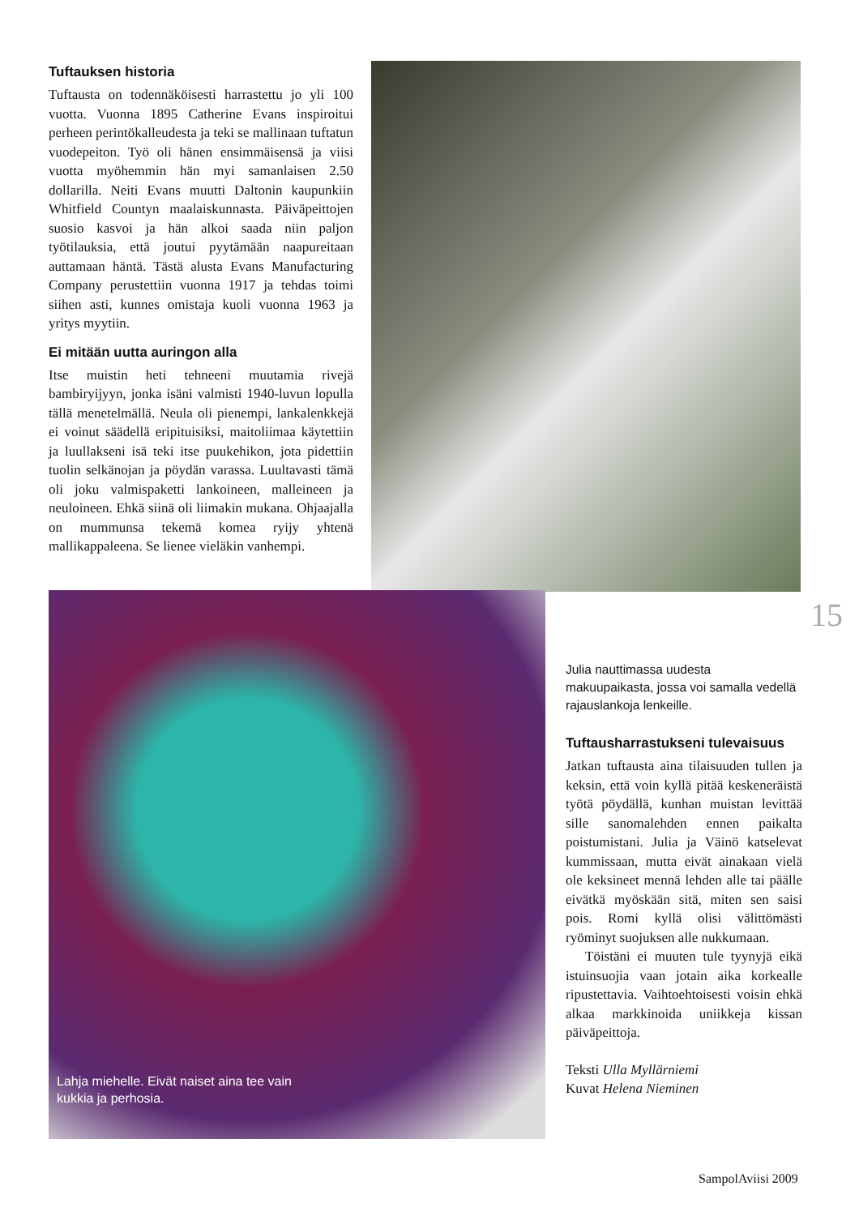Tuftauksen historia
Tuftausta on todennäköisesti harrastettu jo yli 100 vuotta. Vuonna 1895 Catherine Evans inspiroitui perheen perintökalleudesta ja teki se mallinaan tuftatun vuodepeiton. Työ oli hänen ensimmäisensä ja viisi vuotta myöhemmin hän myi samanlaisen 2.50 dollarilla. Neiti Evans muutti Daltonin kaupunkiin Whitfield Countyn maalaiskunnasta. Päiväpeittojen suosio kasvoi ja hän alkoi saada niin paljon työtilauksia, että joutui pyytämään naapureitaan auttamaan häntä. Tästä alusta Evans Manufacturing Company perustettiin vuonna 1917 ja tehdas toimi siihen asti, kunnes omistaja kuoli vuonna 1963 ja yritys myytiin.
Ei mitään uutta auringon alla
Itse muistin heti tehneeni muutamia rivejä bambiryijyyn, jonka isäni valmisti 1940-luvun lopulla tällä menetelmällä. Neula oli pienempi, lankalenkkejä ei voinut säädellä eripituisiksi, maitoliimaa käytettiin ja luullakseni isä teki itse puukehikon, jota pidettiin tuolin selkänojan ja pöydän varassa. Luultavasti tämä oli joku valmispaketti lankoineen, malleineen ja neuloineen. Ehkä siinä oli liimakin mukana. Ohjaajalla on mummunsa tekemä komea ryijy yhtenä mallikappaleena. Se lienee vieläkin vanhempi.
15
Lahja miehelle. Eivät naiset aina tee vain
kukkia ja perhosia.
Julia nauttimassa uudesta makuupaikasta, jossa voi samalla vedellä rajauslankoja lenkeille.
Tuftausharrastukseni tulevaisuus
Jatkan tuftausta aina tilaisuuden tullen ja keksin, että voin kyllä pitää keskeneräistä työtä pöydällä, kunhan muistan levittää sille sanomalehden ennen paikalta poistumistani. Julia ja Väinö katselevat kummissaan, mutta eivät ainakaan vielä ole keksineet mennä lehden alle tai päälle eivätkä myöskään sitä, miten sen saisi pois. Romi kyllä olisi välittömästi ryöminyt suojuksen alle nukkumaan.
Töistäni ei muuten tule tyynyjä eikä istuinsuojia vaan jotain aika korkealle ripustettavia. Vaihtoehtoisesti voisin ehkä alkaa markkinoida uniikkeja kissan päiväpeittoja.
Teksti Ulla Myllärniemi
Kuvat Helena Nieminen
SampolAviisi 2009